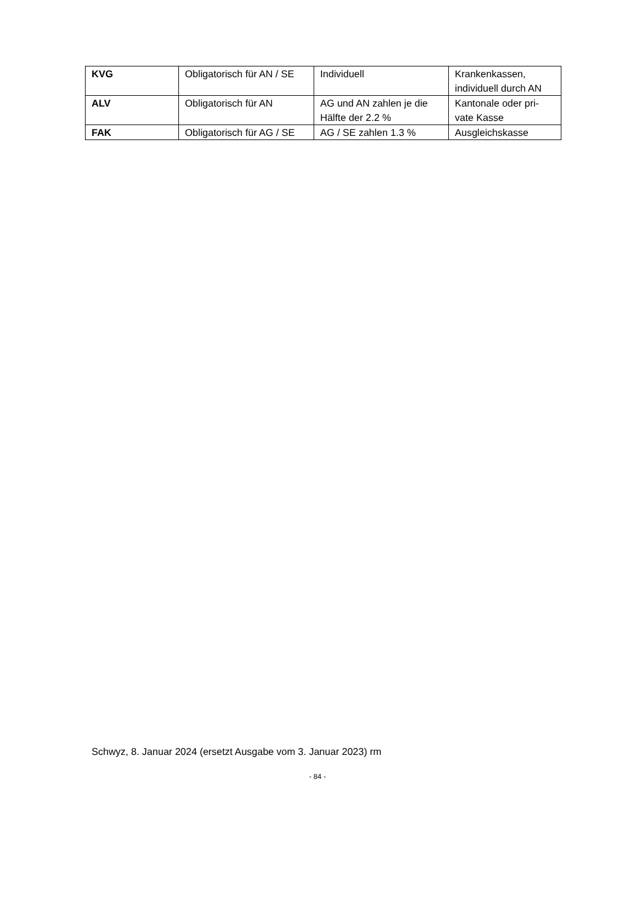| KVG | Obligatorisch für AN / SE | Individuell | Krankenkassen, individuell durch AN |
| ALV | Obligatorisch für AN | AG und AN zahlen je die Hälfte der 2.2 % | Kantonale oder pri-vate Kasse |
| FAK | Obligatorisch für AG / SE | AG / SE zahlen 1.3 % | Ausgleichskasse |
Schwyz, 8. Januar 2024 (ersetzt Ausgabe vom 3. Januar 2023) rm
- 84 -